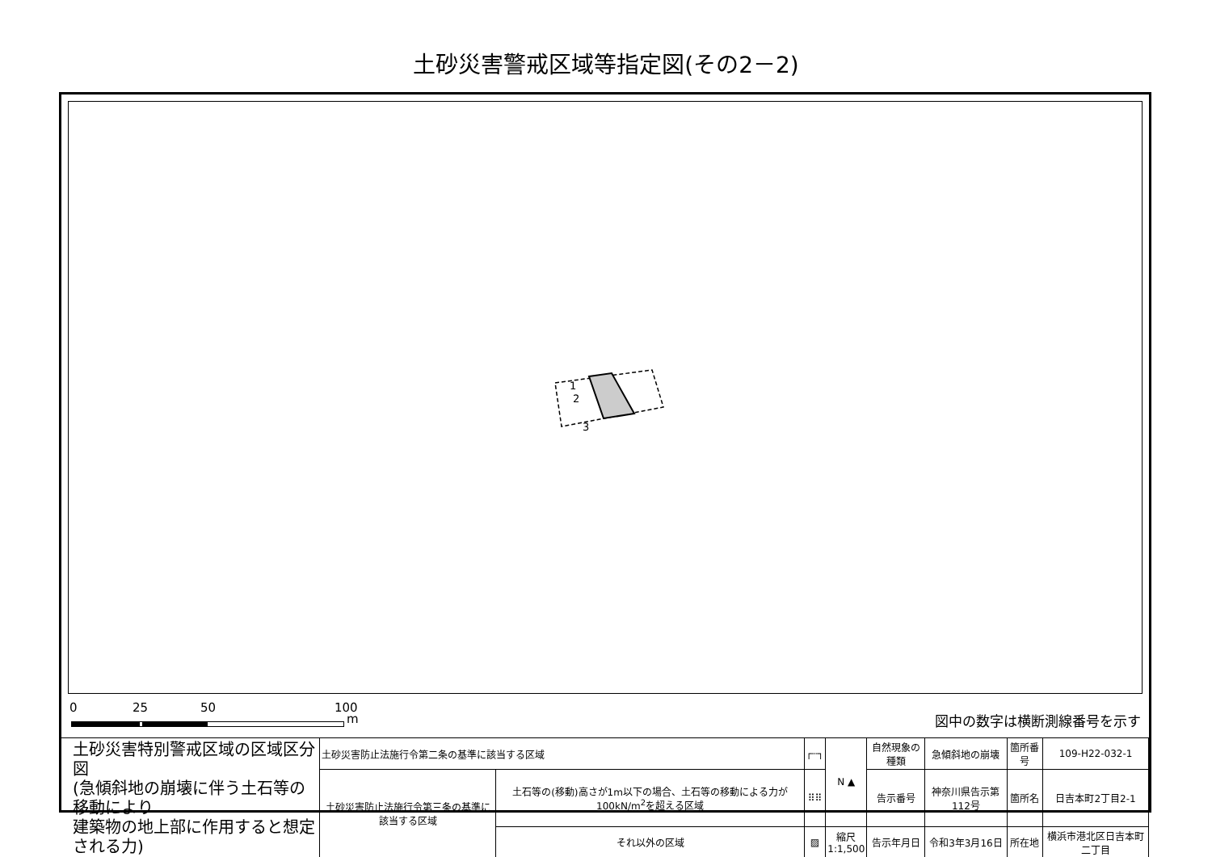土砂災害警戒区域等指定図(その2－2)
1
2
3
0 25 50 100
m 図中の数字は横断測線番号を示す
| 土砂災害特別警戒区域の区域区分図 (急傾斜地の崩壊に伴う土石等の移動により 建築物の地上部に作用すると想定される力) | 土砂災害防止法施行令第二条の基準に該当する区域 | | ┌┄┐ | N ▲ | 自然現象の種類 | 急傾斜地の崩壊 | 箇所番号 | 109-H22-032-1 |
| | 土砂災害防止法施行令第三条の基準に該当する区域 | 土石等の(移動)高さが1m以下の場合、土石等の移動による力が100kN/m<sup>2</sup>を超える区域 | ⠿⠿ | | 告示番号 | 神奈川県告示第112号 | 箇所名 | 日吉本町2丁目2-1 |
| | | それ以外の区域 | ▨ | 縮尺 1:1,500 | 告示年月日 | 令和3年3月16日 | 所在地 | 横浜市港北区日吉本町二丁目 |